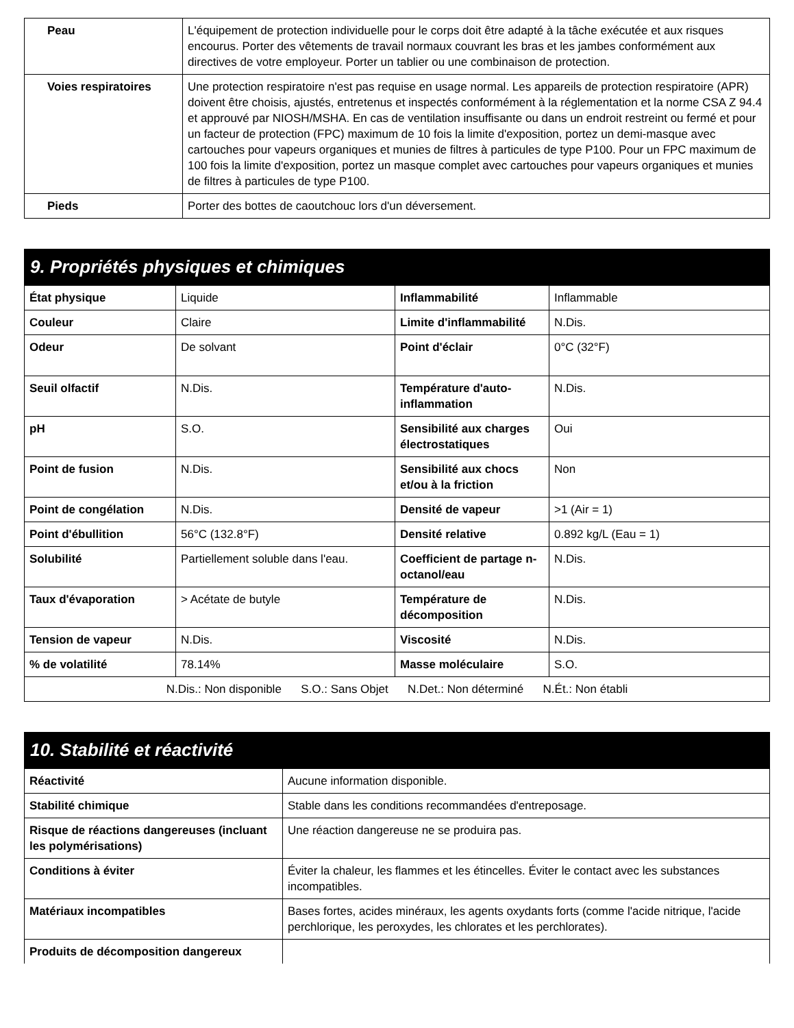| Peau | L'équipement de protection individuelle pour le corps doit être adapté à la tâche exécutée et aux risques encourus. Porter des vêtements de travail normaux couvrant les bras et les jambes conformément aux directives de votre employeur. Porter un tablier ou une combinaison de protection. |
| Voies respiratoires | Une protection respiratoire n'est pas requise en usage normal. Les appareils de protection respiratoire (APR) doivent être choisis, ajustés, entretenus et inspectés conformément à la réglementation et la norme CSA Z 94.4 et approuvé par NIOSH/MSHA. En cas de ventilation insuffisante ou dans un endroit restreint ou fermé et pour un facteur de protection (FPC) maximum de 10 fois la limite d'exposition, portez un demi-masque avec cartouches pour vapeurs organiques et munies de filtres à particules de type P100. Pour un FPC maximum de 100 fois la limite d'exposition, portez un masque complet avec cartouches pour vapeurs organiques et munies de filtres à particules de type P100. |
| Pieds | Porter des bottes de caoutchouc lors d'un déversement. |
9. Propriétés physiques et chimiques
| État physique | Liquide | Inflammabilité | Inflammable |
| Couleur | Claire | Limite d'inflammabilité | N.Dis. |
| Odeur | De solvant | Point d'éclair | 0°C (32°F) |
| Seuil olfactif | N.Dis. | Température d'auto-inflammation | N.Dis. |
| pH | S.O. | Sensibilité aux charges électrostatiques | Oui |
| Point de fusion | N.Dis. | Sensibilité aux chocs et/ou à la friction | Non |
| Point de congélation | N.Dis. | Densité de vapeur | >1 (Air = 1) |
| Point d'ébullition | 56°C (132.8°F) | Densité relative | 0.892 kg/L (Eau = 1) |
| Solubilité | Partiellement soluble dans l'eau. | Coefficient de partage n-octanol/eau | N.Dis. |
| Taux d'évaporation | > Acétate de butyle | Température de décomposition | N.Dis. |
| Tension de vapeur | N.Dis. | Viscosité | N.Dis. |
| % de volatilité | 78.14% | Masse moléculaire | S.O. |
| N.Dis.: Non disponible S.O.: Sans Objet N.Det.: Non déterminé N.Ét.: Non établi | | | |
10. Stabilité et réactivité
| Réactivité | Aucune information disponible. |
| Stabilité chimique | Stable dans les conditions recommandées d'entreposage. |
| Risque de réactions dangereuses (incluant les polymérisations) | Une réaction dangereuse ne se produira pas. |
| Conditions à éviter | Éviter la chaleur, les flammes et les étincelles. Éviter le contact avec les substances incompatibles. |
| Matériaux incompatibles | Bases fortes, acides minéraux, les agents oxydants forts (comme l'acide nitrique, l'acide perchlorique, les peroxydes, les chlorates et les perchlorates). |
| Produits de décomposition dangereux | |